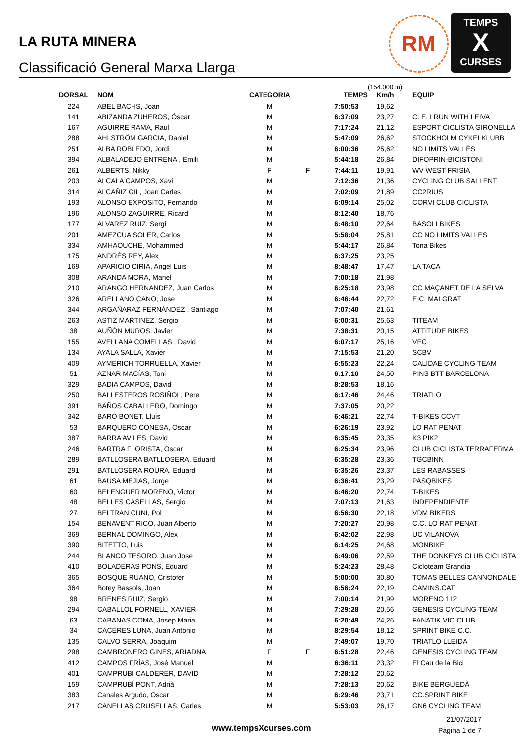LA RUTA MINERA
Classificació General Marxa Llarga
RM
TEMPS
X
CURSES
| DORSAL | NOM | CATEGORIA | | TEMPS | (154.000 m) Km/h | EQUIP |
| --- | --- | --- | --- | --- | --- | --- |
| 224 | ABEL BACHS, Joan | M | | 7:50:53 | 19,62 | |
| 141 | ABIZANDA ZUHEROS, Óscar | M | | 6:37:09 | 23,27 | C. E. I RUN WITH LEIVA |
| 167 | AGUIRRE RAMA, Raul | M | | 7:17:24 | 21,12 | ESPORT CICLISTA GIRONELLA |
| 288 | AHLSTRÖM GARCIA, Daniel | M | | 5:47:09 | 26,62 | STOCKHOLM CYKELKLUBB |
| 251 | ALBA ROBLEDO, Jordi | M | | 6:00:36 | 25,62 | NO LIMITS VALLÈS |
| 394 | ALBALADEJO ENTRENA , Emili | M | | 5:44:18 | 26,84 | DIFOPRIN-BICISTONI |
| 261 | ALBERTS, Nikky | F | F | 7:44:11 | 19,91 | WV WEST FRISIA |
| 203 | ALCALA CAMPOS, Xavi | M | | 7:12:36 | 21,36 | CYCLING CLUB SALLENT |
| 314 | ALCAÑIZ GIL, Joan Carles | M | | 7:02:09 | 21,89 | CC2RIUS |
| 193 | ALONSO EXPOSITO, Fernando | M | | 6:09:14 | 25,02 | CORVI CLUB CICLISTA |
| 196 | ALONSO ZAGUIRRE, Ricard | M | | 8:12:40 | 18,76 | |
| 177 | ALVAREZ RUIZ, Sergi | M | | 6:48:10 | 22,64 | BASOLI BIKES |
| 201 | AMEZCUA SOLER, Carlos | M | | 5:58:04 | 25,81 | CC NO LIMITS VALLES |
| 334 | AMHAOUCHE, Mohammed | M | | 5:44:17 | 26,84 | Tona Bikes |
| 175 | ANDRÉS REY, Alex | M | | 6:37:25 | 23,25 | |
| 169 | APARICIO CIRIA, Angel Luis | M | | 8:48:47 | 17,47 | LA TACA |
| 308 | ARANDA MORA, Manel | M | | 7:00:18 | 21,98 | |
| 210 | ARANGO HERNANDEZ, Juan Carlos | M | | 6:25:18 | 23,98 | CC MAÇANET DE LA SELVA |
| 326 | ARELLANO CANO, Jose | M | | 6:46:44 | 22,72 | E.C. MALGRAT |
| 344 | ARGAÑARAZ FERNÁNDEZ , Santiago | M | | 7:07:40 | 21,61 | |
| 263 | ASTIZ MARTINEZ, Sergio | M | | 6:00:31 | 25,63 | TITEAM |
| 38 | AUÑÓN MUROS, Javier | M | | 7:38:31 | 20,15 | ATTITUDE BIKES |
| 155 | AVELLANA COMELLAS , David | M | | 6:07:17 | 25,16 | VEC |
| 134 | AYALA SALLA, Xavier | M | | 7:15:53 | 21,20 | SCBV |
| 409 | AYMERICH TORRUELLA, Xavier | M | | 6:55:23 | 22,24 | CALIDAE CYCLING TEAM |
| 51 | AZNAR MACÍAS, Toni | M | | 6:17:10 | 24,50 | PINS BTT BARCELONA |
| 329 | BADIA CAMPOS, David | M | | 8:28:53 | 18,16 | |
| 250 | BALLESTEROS ROSIÑOL, Pere | M | | 6:17:46 | 24,46 | TRIATLO |
| 391 | BAÑOS CABALLERO, Domingo | M | | 7:37:05 | 20,22 | |
| 342 | BARÓ BONET, Lluís | M | | 6:46:21 | 22,74 | T-BIKES CCVT |
| 53 | BARQUERO CONESA, Oscar | M | | 6:26:19 | 23,92 | LO RAT PENAT |
| 387 | BARRA AVILES, David | M | | 6:35:45 | 23,35 | K3 PIK2 |
| 246 | BARTRA FLORISTA, Oscar | M | | 6:25:34 | 23,96 | CLUB CICLISTA TERRAFERMA |
| 289 | BATLLOSERA BATLLOSERA, Eduard | M | | 6:35:28 | 23,36 | TGCBINN |
| 291 | BATLLOSERA ROURA, Eduard | M | | 6:35:26 | 23,37 | LES RABASSES |
| 61 | BAUSA MEJIAS, Jorge | M | | 6:36:41 | 23,29 | PASQBIKES |
| 60 | BELENGUER MORENO, Victor | M | | 6:46:20 | 22,74 | T-BIKES |
| 48 | BELLES CASELLAS, Sergio | M | | 7:07:13 | 21,63 | INDEPENDIENTE |
| 27 | BELTRAN CUNI, Pol | M | | 6:56:30 | 22,18 | VDM BIKERS |
| 154 | BENAVENT RICO, Juan Alberto | M | | 7:20:27 | 20,98 | C.C. LO RAT PENAT |
| 369 | BERNAL DOMINGO, Alex | M | | 6:42:02 | 22,98 | UC VILANOVA |
| 390 | BITETTO, Luis | M | | 6:14:25 | 24,68 | MONBIKE |
| 244 | BLANCO TESORO, Juan Jose | M | | 6:49:06 | 22,59 | THE DONKEYS CLUB CICLISTA |
| 410 | BOLADERAS PONS, Eduard | M | | 5:24:23 | 28,48 | Cicloteam Grandia |
| 365 | BOSQUE RUANO, Cristofer | M | | 5:00:00 | 30,80 | TOMAS BELLES CANNONDALE |
| 364 | Botey Bassols, Joan | M | | 6:56:24 | 22,19 | CAMINS.CAT |
| 98 | BRENES RUIZ, Sergio | M | | 7:00:14 | 21,99 | MORENO 112 |
| 294 | CABALLOL FORNELL, XAVIER | M | | 7:29:28 | 20,56 | GENESIS CYCLING TEAM |
| 63 | CABANAS COMA, Josep Maria | M | | 6:20:49 | 24,26 | FANATIK VIC CLUB |
| 34 | CACERES LUNA, Juan Antonio | M | | 8:29:54 | 18,12 | SPRINT BIKE C.C. |
| 135 | CALVO SERRA, Joaquim | M | | 7:49:07 | 19,70 | TRIATLO LLEIDA |
| 298 | CAMBRONERO GINES, ARIADNA | F | F | 6:51:28 | 22,46 | GENESIS CYCLING TEAM |
| 412 | CAMPOS FRÍAS, José Manuel | M | | 6:36:11 | 23,32 | El Cau de la Bici |
| 401 | CAMPRUBI CALDERER, DAVID | M | | 7:28:12 | 20,62 | |
| 159 | CAMPRUBÍ PONT, Adrià | M | | 7:28:13 | 20,62 | BIKE BERGUEDÀ |
| 383 | Canales Argudo, Oscar | M | | 6:29:46 | 23,71 | CC.SPRINT BIKE |
| 217 | CANELLAS CRUSELLAS, Carles | M | | 5:53:03 | 26,17 | GN6 CYCLING TEAM |
www.tempsXcurses.com
21/07/2017
Pàgina 1 de 7